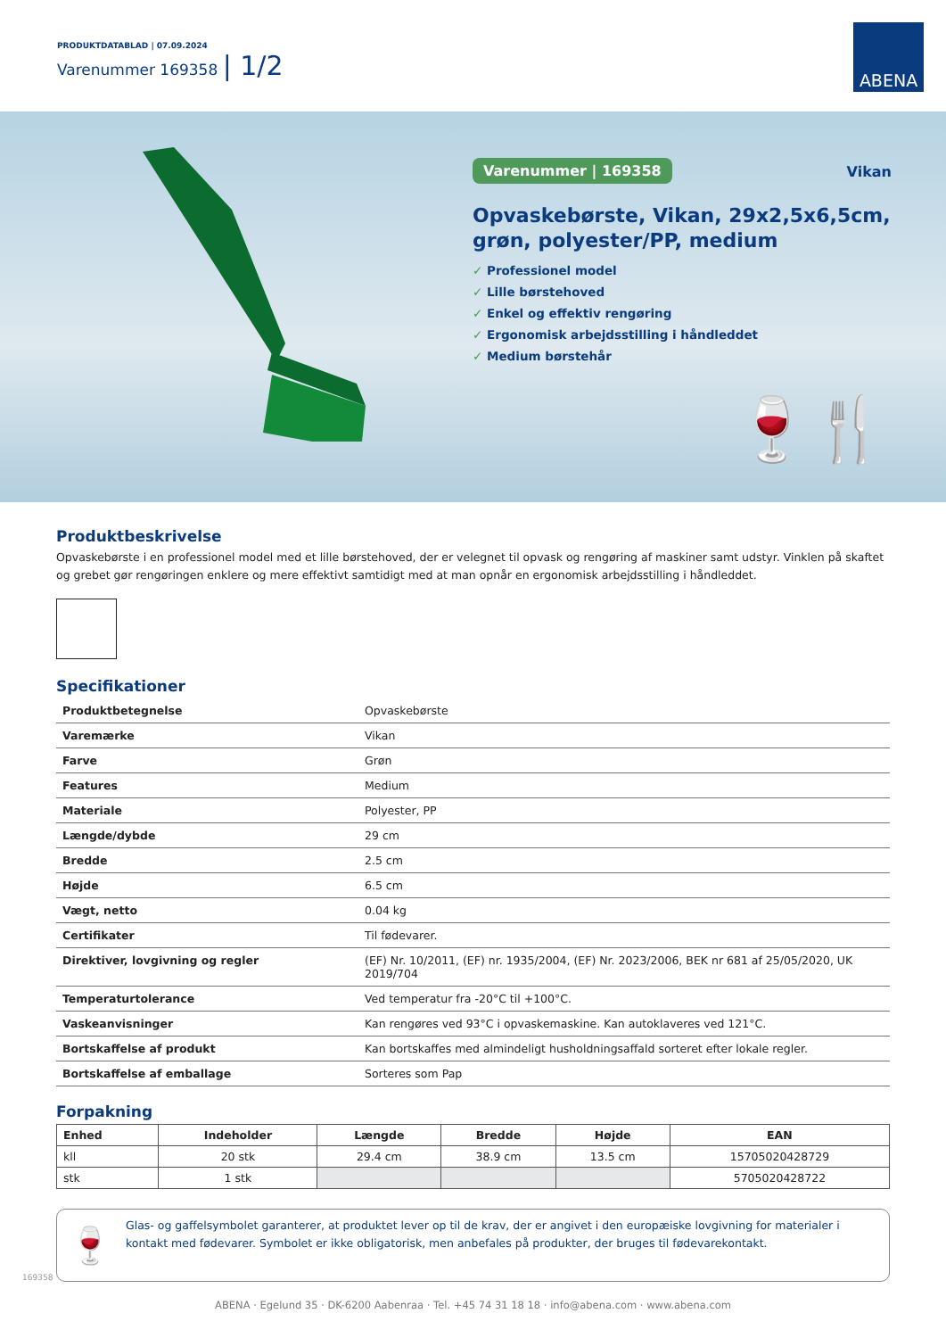PRODUKTDATABLAD | 07.09.2024
Varenummer 169358 | 1/2
ABENA
Varenummer | 169358 Vikan
Opvaskebørste, Vikan, 29x2,5x6,5cm, grøn, polyester/PP, medium
✓ Professionel model
✓ Lille børstehoved
✓ Enkel og effektiv rengøring
✓ Ergonomisk arbejdsstilling i håndleddet
✓ Medium børstehår
🍷🍴
Produktbeskrivelse
Opvaskebørste i en professionel model med et lille børstehoved, der er velegnet til opvask og rengøring af maskiner samt udstyr. Vinklen på skaftet og grebet gør rengøringen enklere og mere effektivt samtidigt med at man opnår en ergonomisk arbejdsstilling i håndleddet.
Specifikationer
| Produktbetegnelse | Opvaskebørste |
| Varemærke | Vikan |
| Farve | Grøn |
| Features | Medium |
| Materiale | Polyester, PP |
| Længde/dybde | 29 cm |
| Bredde | 2.5 cm |
| Højde | 6.5 cm |
| Vægt, netto | 0.04 kg |
| Certifikater | Til fødevarer. |
| Direktiver, lovgivning og regler | (EF) Nr. 10/2011, (EF) nr. 1935/2004, (EF) Nr. 2023/2006, BEK nr 681 af 25/05/2020, UK 2019/704 |
| Temperaturtolerance | Ved temperatur fra -20°C til +100°C. |
| Vaskeanvisninger | Kan rengøres ved 93°C i opvaskemaskine. Kan autoklaveres ved 121°C. |
| Bortskaffelse af produkt | Kan bortskaffes med almindeligt husholdningsaffald sorteret efter lokale regler. |
| Bortskaffelse af emballage | Sorteres som Pap |
Forpakning
| Enhed | Indeholder | Længde | Bredde | Højde | EAN |
| --- | --- | --- | --- | --- | --- |
| kll | 20 stk | 29.4 cm | 38.9 cm | 13.5 cm | 15705020428729 |
| stk | 1 stk | | | | 5705020428722 |
🍷 Glas- og gaffelsymbolet garanterer, at produktet lever op til de krav, der er angivet i den europæiske lovgivning for materialer i kontakt med fødevarer. Symbolet er ikke obligatorisk, men anbefales på produkter, der bruges til fødevarekontakt.
169358
ABENA · Egelund 35 · DK-6200 Aabenraa · Tel. +45 74 31 18 18 · info@abena.com · www.abena.com